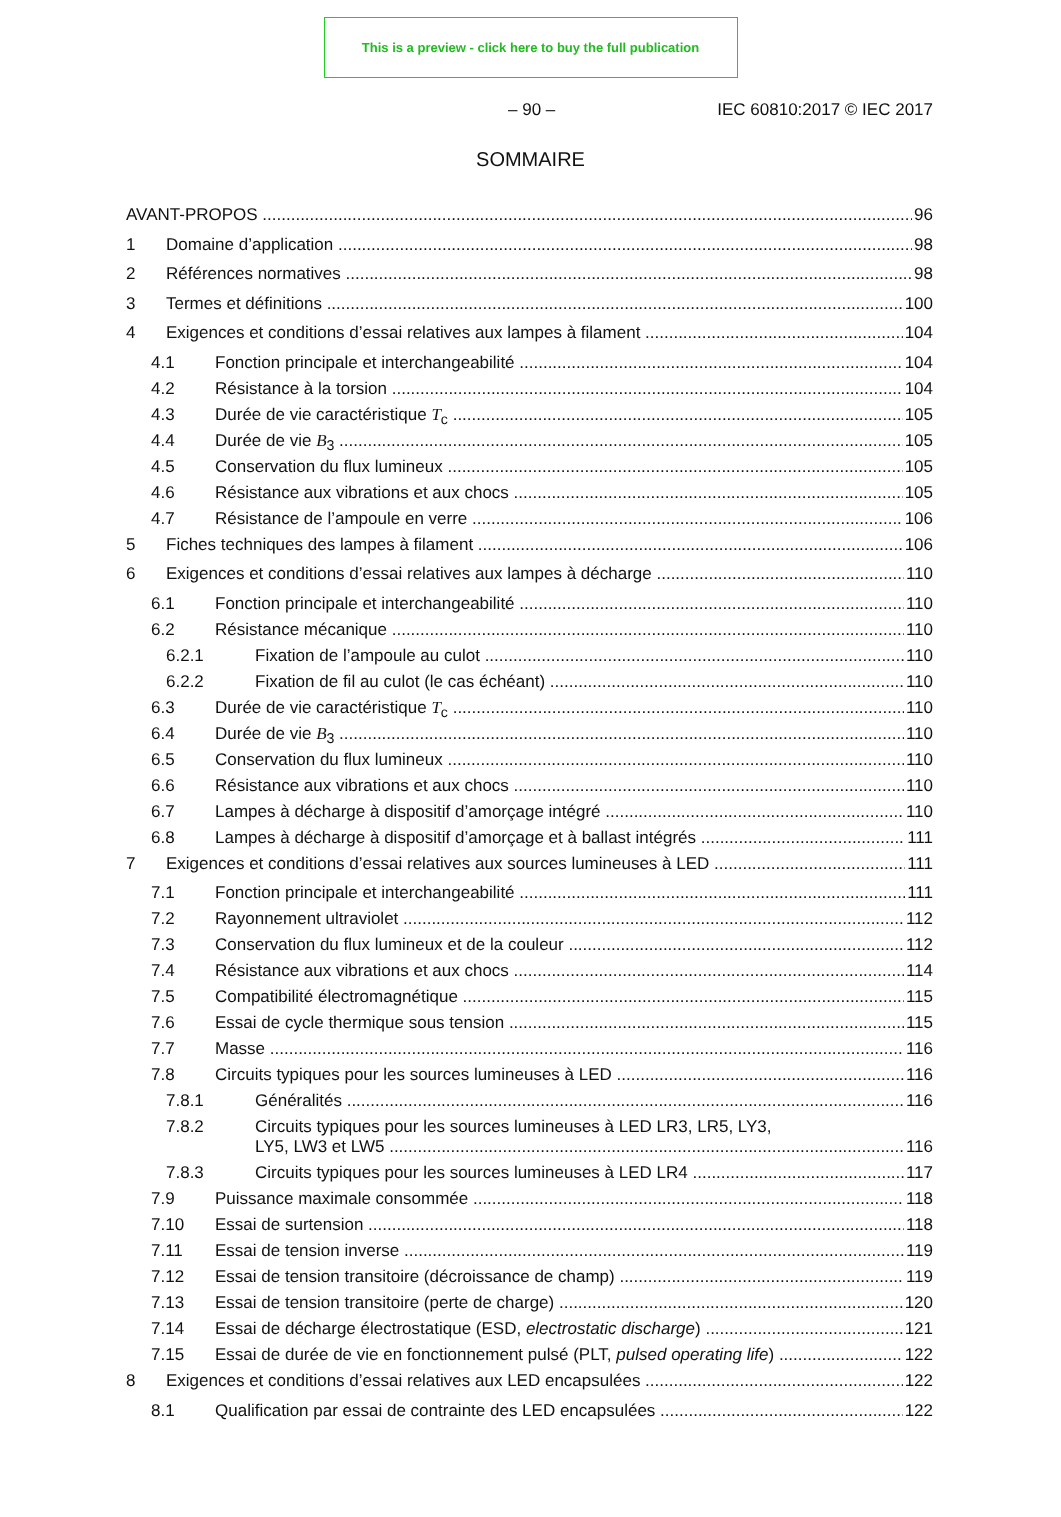This is a preview - click here to buy the full publication
– 90 – IEC 60810:2017 © IEC 2017
SOMMAIRE
AVANT-PROPOS 96
1 Domaine d’application 98
2 Références normatives 98
3 Termes et définitions 100
4 Exigences et conditions d’essai relatives aux lampes à filament 104
4.1 Fonction principale et interchangeabilité 104
4.2 Résistance à la torsion 104
4.3 Durée de vie caractéristique T<sub>c</sub> 105
4.4 Durée de vie B<sub>3</sub> 105
4.5 Conservation du flux lumineux 105
4.6 Résistance aux vibrations et aux chocs 105
4.7 Résistance de l’ampoule en verre 106
5 Fiches techniques des lampes à filament 106
6 Exigences et conditions d’essai relatives aux lampes à décharge 110
6.1 Fonction principale et interchangeabilité 110
6.2 Résistance mécanique 110
6.2.1 Fixation de l’ampoule au culot 110
6.2.2 Fixation de fil au culot (le cas échéant) 110
6.3 Durée de vie caractéristique T<sub>c</sub> 110
6.4 Durée de vie B<sub>3</sub> 110
6.5 Conservation du flux lumineux 110
6.6 Résistance aux vibrations et aux chocs 110
6.7 Lampes à décharge à dispositif d’amorçage intégré 110
6.8 Lampes à décharge à dispositif d’amorçage et à ballast intégrés 111
7 Exigences et conditions d’essai relatives aux sources lumineuses à LED 111
7.1 Fonction principale et interchangeabilité 111
7.2 Rayonnement ultraviolet 112
7.3 Conservation du flux lumineux et de la couleur 112
7.4 Résistance aux vibrations et aux chocs 114
7.5 Compatibilité électromagnétique 115
7.6 Essai de cycle thermique sous tension 115
7.7 Masse 116
7.8 Circuits typiques pour les sources lumineuses à LED 116
7.8.1 Généralités 116
7.8.2 Circuits typiques pour les sources lumineuses à LED LR3, LR5, LY3,
LY5, LW3 et LW5 116
7.8.3 Circuits typiques pour les sources lumineuses à LED LR4 117
7.9 Puissance maximale consommée 118
7.10 Essai de surtension 118
7.11 Essai de tension inverse 119
7.12 Essai de tension transitoire (décroissance de champ) 119
7.13 Essai de tension transitoire (perte de charge) 120
7.14 Essai de décharge électrostatique (ESD, electrostatic discharge) 121
7.15 Essai de durée de vie en fonctionnement pulsé (PLT, pulsed operating life) 122
8 Exigences et conditions d’essai relatives aux LED encapsulées 122
8.1 Qualification par essai de contrainte des LED encapsulées 122